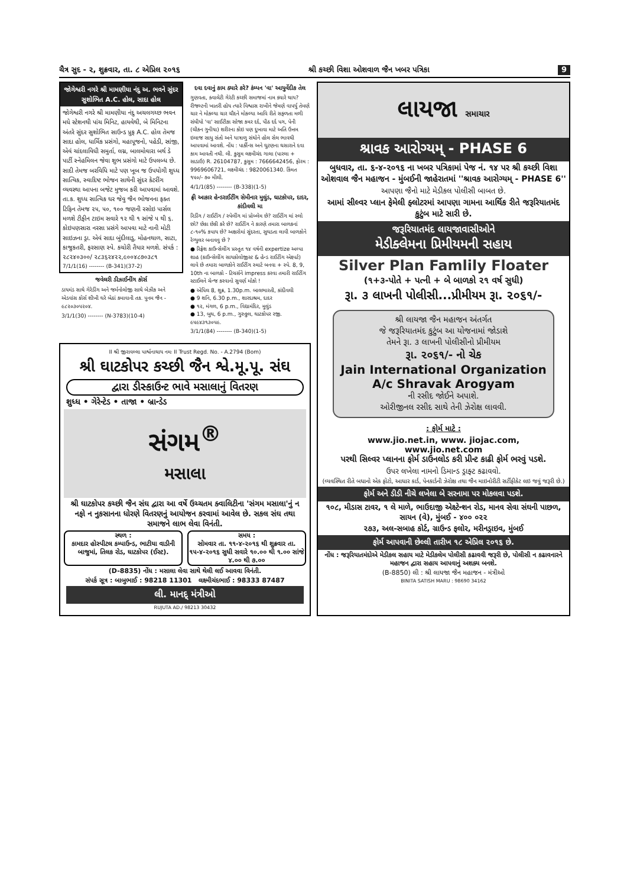ચૈત્ર સુદ - ૨, શુક્રવાર, તા. ૮ એપ્રિલ ૨૦૧૬ શ્રી કચ્છી વિશા ઓશવાળ જૈન ખબર પત્રિકા 9
જોગેશ્વરી નગરે શ્રી મામણીયા નંદુ અ. ભવને સુંદર સુશોભિત A.C. હોલ, સાદા હોલ
જોગેશ્વરી નગરે શ્રી મામણીયા નંદુ અચલગચ્છ ભવન મધે સ્ટેશનથી પાંચ મિનિટ, હાયવેથી, બે મિનિટના અંતરે સુંદર સુશોભિત સાઉન્ડ પ્રુફ A.C. હોલ તેમજ સાદા હોલ, ધાર્મિક પ્રસંગો, મહાપૂજનો, પહેડી, સાંજી, એવં ચાંદલાવિધી સમુર્તા, લગ્ન, બાલમોવારા બર્થ ડે પાર્ટી સ્નેહમિલન જેવા શુભ પ્રસંગો માટે ઉપલબ્ધ છે. સાદી તેમજ બરવિધિ માટે પણ ખૂબ જ ઉપયોગી શુધ્ધ સાત્વિક, સ્વાદિષ્ટ ભોજન સાથેની સુંદર કેટરીંગ વ્યવસ્થા આપના બજેટ મુજબ કરી આપવામાં આવશે. તા.ક. શુધ્ધ સાત્વિક ઘર જેવુ જૈન ભોજનના ફક્ત ટિફિન તેમજ ૨૫, ૫૦, ૧૦૦ જણની રસોઇ પાર્સલ મળશે ટીફીન ટાઇમ સવારે ૧૨ થી ૧ સાંજે ૫ થી ૬. કોઇપણસારા નરસા પ્રસંગે આપવા માટે નાની મોટી સાઇઝના ડ્રા. એવં સાદા બુંદીલાડુ, મોહનથાળ, સાટા, કાજુકતરી, ફરસાણ સ્પે. કચોરી તૈયાર મળશે. સંપર્ક : ૨૮૨૪૦૩૦૦/ ૨૮૩૬૨૪૨૨,૯૦૦૪૮૭૦૩૮૧
7/1/1(16) -------- (B-341)(37-2)
જવેલરી ડીઝાઈનીંગ કોર્સ
ડાયમંડ સાથે ગેરેડીંગ અને જર્મનોલોજી સાથે બેઝીક અને એડવાંસ કોર્સ શીખી ઘરે બેઠાં કમાવાની તક. પુનમ જૈન - ૯૮૨૦૩૦૫૨૦૪.
3/1/1(30) -------- (N-3783)(10-4)
દવા દવાનું કામ ક્યારે કરે? કંમ્પન 'વા' આયુર્વેદીક તેલ
ગુણવતા, ક્વાલેટી ગેરંટી કચ્છી સમાજમાં નામ ક્યારે થાય? રીજલ્ટની ખાતરી હોય ત્યારે વિશ્વાસ રાખીને જેમણે વાપર્યુ તેમણે ચાર ને મોકલ્યા ચાર ચૌદને મોકલ્યા આવિ રીતે સફળતા મળી સંધીયો 'વા' સાઈટીકા સોજા કમર દર્દ, પીઠ દર્દ પગ, પેની (ચીકન ગુનીયા) શરીરના કોઇ પણ દુખાવા માટે અતિ ઉત્તમ ઇલાજ સાધુ સંતો અને યાત્રાળુ સંઘોને હોલ સેલ ભાવથી આપવામાં આવશે. નોંધ : પાર્કીન્સ અને ઘુટણના ઘસારાને દવા કામ આવતી નથી. લી. કુસુમ લક્ષ્મીચંદ ગાલા (પારલા + સાડાઉ) R. 26104787, કુસુમ : 7666642456, ફોરમ : 9969606721, લક્ષ્મીચંદ : 9820061340. કિંમત ૧૫૦/- ૭૦ મીલી.
4/1/1(85) -------- (B-338)(1-5)
ફ્રી આકાર હેન્ડરાઈટીંગ સેમીનાર મુલુંડ, ઘાટકોપર, દાદર, કાંદીવલી મા
રિડીંગ / રાઈટીંગ / સ્પેલીંગ માં પ્રોબ્લેમ છે? રાઈટીંગ માં સ્લો છો? છેકા છેકી કરે છે? રાઈટીંગ ને કારણે તમારા બાળકનાં ૮-૧૦% કપાય છે? અક્ષરોમાં સુંદરતા, સુઘડતા લાવી બાળકોને રેગ્યુલર બનાવવુ છે ?
● રિફ્રેશ કાઉન્સેલીંગ પ્રસ્તુત ૧૪ વર્ષની expertize અલ્પા શાહ (કાઉન્સેલીંગ સાયકોલોજીસ્ટ & હેન્ડ રાઈટીંગ એક્ષ્પર્ટ) લાવે છે તમારા બાળકોને રાઈટીંગ સ્માર્ટ બનવા + સ્પે. 8, 9, 10th ના બાળકો - ટિચર્સને impress કરવા તમારી રાઈટીંગ સ્ટાઈલને ચેન્જ કરવાનો સુવર્ણ મોકો !
● એપિલ 8, શુક્ર, 1.30p.m. બાલભારતી, કાંદીવલી
● 9 શનિ, 6.30 p.m., શારદાશ્રમ, દાદર
● ૧૨, મંગળ, 6 p.m., વિદ્યામંદિર, મુલુંડ
● 13, બુધ, 6 p.m., ગુરુકુલ, ઘાટકોપર રજી. ૯૫૯૪૩૧૩૦૫૯.
3/1/1(84) -------- (B-340)(1-5)
II શ્રી જીરાવલ્લા પાર્શ્વનાથાય નમઃ II Trust Regd. No. - A.2794 (Bom)
શ્રી ઘાટકોપર કચ્છી જૈન શ્વે.મૂ.પૂ. સંઘ
દ્વારા ડીસ્કાઉન્ટ ભાવે મસાલાનું વિતરણ
શુધ્ધ • ગેરેન્ટેડ • તાજા • બ્રાન્ડેડ
સંગમ<sup>®</sup>
મસાલા
શ્રી ઘાટકોપર કચ્છી જૈન સંઘ દ્વારા આ વર્ષે ઉચ્ચતમ ક્વાલિટીના 'સંગમ મસાલા'નું ન નફો ન નુકસાનના ધોરણે વિતરણનું આયોજન કરવામાં આવેલ છે. સકલ સંઘ તથા સમાજને લાભ લેવા વિનંતી.
સ્થળ :
કામદાર હોસ્પીટલ કમ્પાઉન્ડ, ભાટીયા વાડીની બાજુમાં, તિલક રોડ, ઘાટકોપર (ઈસ્ટ).
સમય :
સોમવાર તા. ૧૧-૪-૨૦૧૬ થી શુક્રવાર તા. ૧૫-૪-૨૦૧૬ સુધી સવારે ૧૦.૦૦ થી ૧.૦૦ સાંજે ૪.૦૦ થી ૭.૦૦
(D-8835) નોંધ : મસાલા લેવા સાથે થેલી લઈ આવવા વિનંતી.
સંપર્ક સૂત્ર : બાબુભાઈ : 98218 11301 લક્ષ્મીચંદભાઈ : 98333 87487
લી. માનદ્ મંત્રીઓ
RUJUTA AD./ 98213 30432
લાયજા સમાચાર
શ્રાવક આરોગ્યમ્ - PHASE 6
બુધવાર, તા. ૬-૪-૨૦૧૬ ના ખબર પત્રિકામાં પેજ નં. ૧૪ પર શ્રી કચ્છી વિશા ઓશવાલ જૈન મહાજન - મુંબઈની જાહેરાતમાં ''શ્રાવક આરોગ્યમ્ - PHASE 6''
આપણા જૈનો માટે મેડીકલ પોલીસી બાબત છે.
આમાં સીલ્વર પ્લાન ફેમેલી ફ્લોટરમાં આપણા ગામના આર્થિક રીતે જરૂરિયાતમંદ કુટુંબ માટે સારી છે.
જરૂરિયાતમંદ લાયજાવાસીઓને
મેડીક્લેમના પ્રિમીયમની સહાય
Silver Plan Famlily Floater
(૧+૩-પોતે + પત્ની + બે બાળકો ૨૧ વર્ષ સુધી)
રૂા. ૩ લાખની પોલીસી...પ્રીમીયમ રૂા. ૨૦૬૧/-
શ્રી લાયજા જૈન મહાજન અંતર્ગત
જે જરૂરિયાતમંદ કુટુંબ આ યોજનામાં જોડાશે
તેમને રૂા. ૩ લાખની પોલીસીનો પ્રીમીયમ
રૂા. ૨૦૬૧/- નો ચેક
Jain International Organization
A/c Shravak Arogyam
ની રસીદ જોઈને અપાશે.
ઓરીજીનલ રસીદ સાથે તેની ઝેરોક્ષ લાવવી.
: ફોર્મ માટે :
www.jio.net.in, www. jiojac.com,
www.jio.net.com
પરથી સિલ્વર પ્લાનના ફોર્મ ડાઉનલોડ કરી પ્રીન્ટ કાઢી ફોર્મ ભરવું પડશે.
ઉપર લખેલા નામનો ડિમાન્ડ ડ્રાફ્ટ કઢાવવો.
(વ્યવસ્થિત રીતે બધાનો એક ફોટો, આધાર કાર્ડ, પેનકાર્ડની ઝેરોક્ષ તથા જૈન માઇનોરીટી સર્ટીફીકેટ લઇ જવું જરૂરી છે.)
ફોર્મ અને ડીડી નીચે લખેલા બે સરનામા પર મોકલવા પડશે.
૧૦૮, મીડાસ ટાવર, ૧ લે માળે, ભાઉદાજી એક્ષ્ટેન્શન રોડ, માનવ સેવા સંઘની પાછળ, સાયન (વે), મુંબઈ - ૪૦૦ ૦૨૨
૨૭૩, અલ-સબાહ કોર્ટ, ગ્રાઉન્ડ ફલોર, મરીનડ્રાઇવ, મુંબઈ
ફોર્મ આપવાની છેલ્લી તારીખ ૧૮ એપ્રિલ ૨૦૧૬ છે.
નોંધ : જરૂરિયાતમંદોએ મેડીકલ સહાય માટે મેડીકલેમ પોલીસી કઢાવવી જરૂરી છે, પોલીસી ન કઢાવનારને મહાજન દ્વારા સહાય આપવાનું અશક્ય બનશે.
(B-8850) લી : શ્રી લાયજા જૈન મહાજન - મંત્રીઓ
BINITA SATISH MARU : 98690 34162